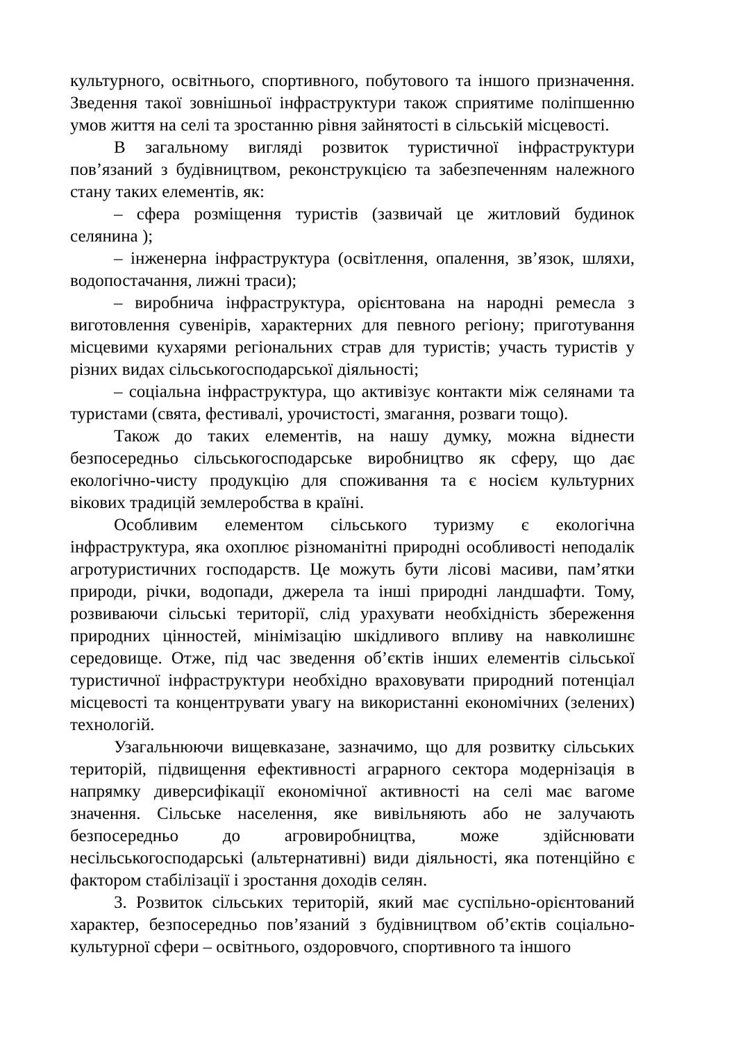культурного, освітнього, спортивного, побутового та іншого призначення. Зведення такої зовнішньої інфраструктури також сприятиме поліпшенню умов життя на селі та зростанню рівня зайнятості в сільській місцевості.
В загальному вигляді розвиток туристичної інфраструктури пов’язаний з будівництвом, реконструкцією та забезпеченням належного стану таких елементів, як:
– сфера розміщення туристів (зазвичай це житловий будинок селянина );
– інженерна інфраструктура (освітлення, опалення, зв’язок, шляхи, водопостачання, лижні траси);
– виробнича інфраструктура, орієнтована на народні ремесла з виготовлення сувенірів, характерних для певного регіону; приготування місцевими кухарями регіональних страв для туристів; участь туристів у різних видах сільськогосподарської діяльності;
– соціальна інфраструктура, що активізує контакти між селянами та туристами (свята, фестивалі, урочистості, змагання, розваги тощо).
Також до таких елементів, на нашу думку, можна віднести безпосередньо сільськогосподарське виробництво як сферу, що дає екологічно-чисту продукцію для споживання та є носієм культурних вікових традицій землеробства в країні.
Особливим елементом сільського туризму є екологічна інфраструктура, яка охоплює різноманітні природні особливості неподалік агротуристичних господарств. Це можуть бути лісові масиви, пам’ятки природи, річки, водопади, джерела та інші природні ландшафти. Тому, розвиваючи сільські території, слід урахувати необхідність збереження природних цінностей, мінімізацію шкідливого впливу на навколишнє середовище. Отже, під час зведення об’єктів інших елементів сільської туристичної інфраструктури необхідно враховувати природний потенціал місцевості та концентрувати увагу на використанні економічних (зелених) технологій.
Узагальнюючи вищевказане, зазначимо, що для розвитку сільських територій, підвищення ефективності аграрного сектора модернізація в напрямку диверсифікації економічної активності на селі має вагоме значення. Сільське населення, яке вивільняють або не залучають безпосередньо до агровиробництва, може здійснювати несільськогосподарські (альтернативні) види діяльності, яка потенційно є фактором стабілізації і зростання доходів селян.
3. Розвиток сільських територій, який має суспільно-орієнтований характер, безпосередньо пов’язаний з будівництвом об’єктів соціально-культурної сфери – освітнього, оздоровчого, спортивного та іншого